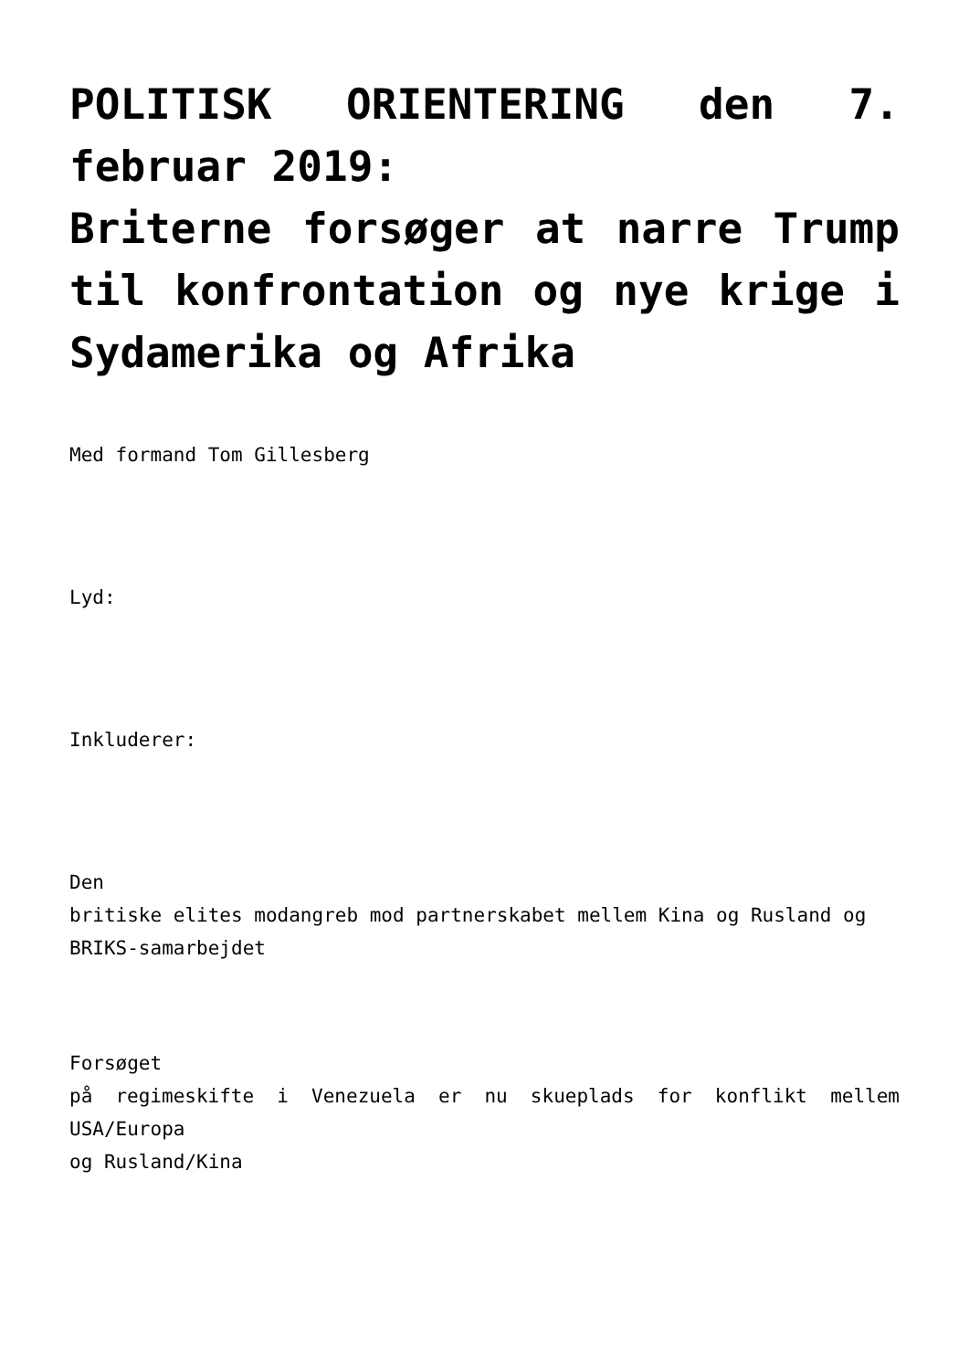POLITISK ORIENTERING den 7. februar 2019:
Briterne forsøger at narre Trump til konfrontation og nye krige i Sydamerika og Afrika
Med formand Tom Gillesberg
Lyd:
Inkluderer:
Den
britiske elites modangreb mod partnerskabet mellem Kina og Rusland og
BRIKS-samarbejdet
Forsøget
på regimeskifte i Venezuela er nu skueplads for konflikt mellem USA/Europa
og Rusland/Kina